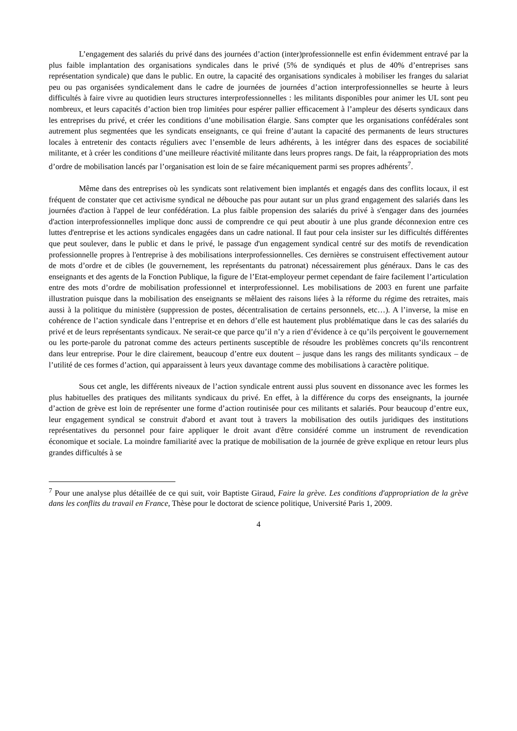L’engagement des salariés du privé dans des journées d’action (inter)professionnelle est enfin évidemment entravé par la plus faible implantation des organisations syndicales dans le privé (5% de syndiqués et plus de 40% d’entreprises sans représentation syndicale) que dans le public. En outre, la capacité des organisations syndicales à mobiliser les franges du salariat peu ou pas organisées syndicalement dans le cadre de journées de journées d’action interprofessionnelles se heurte à leurs difficultés à faire vivre au quotidien leurs structures interprofessionnelles : les militants disponibles pour animer les UL sont peu nombreux, et leurs capacités d’action bien trop limitées pour espérer pallier efficacement à l’ampleur des déserts syndicaux dans les entreprises du privé, et créer les conditions d’une mobilisation élargie. Sans compter que les organisations confédérales sont autrement plus segmentées que les syndicats enseignants, ce qui freine d’autant la capacité des permanents de leurs structures locales à entretenir des contacts réguliers avec l’ensemble de leurs adhérents, à les intégrer dans des espaces de sociabilité militante, et à créer les conditions d’une meilleure réactivité militante dans leurs propres rangs. De fait, la réappropriation des mots d’ordre de mobilisation lancés par l’organisation est loin de se faire mécaniquement parmi ses propres adhérents<sup>7</sup>.
Même dans des entreprises où les syndicats sont relativement bien implantés et engagés dans des conflits locaux, il est fréquent de constater que cet activisme syndical ne débouche pas pour autant sur un plus grand engagement des salariés dans les journées d'action à l'appel de leur confédération. La plus faible propension des salariés du privé à s'engager dans des journées d'action interprofessionnelles implique donc aussi de comprendre ce qui peut aboutir à une plus grande déconnexion entre ces luttes d'entreprise et les actions syndicales engagées dans un cadre national. Il faut pour cela insister sur les difficultés différentes que peut soulever, dans le public et dans le privé, le passage d'un engagement syndical centré sur des motifs de revendication professionnelle propres à l'entreprise à des mobilisations interprofessionnelles. Ces dernières se construisent effectivement autour de mots d’ordre et de cibles (le gouvernement, les représentants du patronat) nécessairement plus généraux. Dans le cas des enseignants et des agents de la Fonction Publique, la figure de l’Etat-employeur permet cependant de faire facilement l’articulation entre des mots d’ordre de mobilisation professionnel et interprofessionnel. Les mobilisations de 2003 en furent une parfaite illustration puisque dans la mobilisation des enseignants se mêlaient des raisons liées à la réforme du régime des retraites, mais aussi à la politique du ministère (suppression de postes, décentralisation de certains personnels, etc…). A l’inverse, la mise en cohérence de l’action syndicale dans l’entreprise et en dehors d’elle est hautement plus problématique dans le cas des salariés du privé et de leurs représentants syndicaux. Ne serait-ce que parce qu’il n’y a rien d’évidence à ce qu’ils perçoivent le gouvernement ou les porte-parole du patronat comme des acteurs pertinents susceptible de résoudre les problèmes concrets qu’ils rencontrent dans leur entreprise. Pour le dire clairement, beaucoup d’entre eux doutent – jusque dans les rangs des militants syndicaux – de l’utilité de ces formes d’action, qui apparaissent à leurs yeux davantage comme des mobilisations à caractère politique.
Sous cet angle, les différents niveaux de l’action syndicale entrent aussi plus souvent en dissonance avec les formes les plus habituelles des pratiques des militants syndicaux du privé. En effet, à la différence du corps des enseignants, la journée d’action de grève est loin de représenter une forme d’action routinisée pour ces militants et salariés. Pour beaucoup d’entre eux, leur engagement syndical se construit d'abord et avant tout à travers la mobilisation des outils juridiques des institutions représentatives du personnel pour faire appliquer le droit avant d'être considéré comme un instrument de revendication économique et sociale. La moindre familiarité avec la pratique de mobilisation de la journée de grève explique en retour leurs plus grandes difficultés à se
<sup>7</sup> Pour une analyse plus détaillée de ce qui suit, voir Baptiste Giraud, Faire la grève. Les conditions d'appropriation de la grève dans les conflits du travail en France, Thèse pour le doctorat de science politique, Université Paris 1, 2009.
4